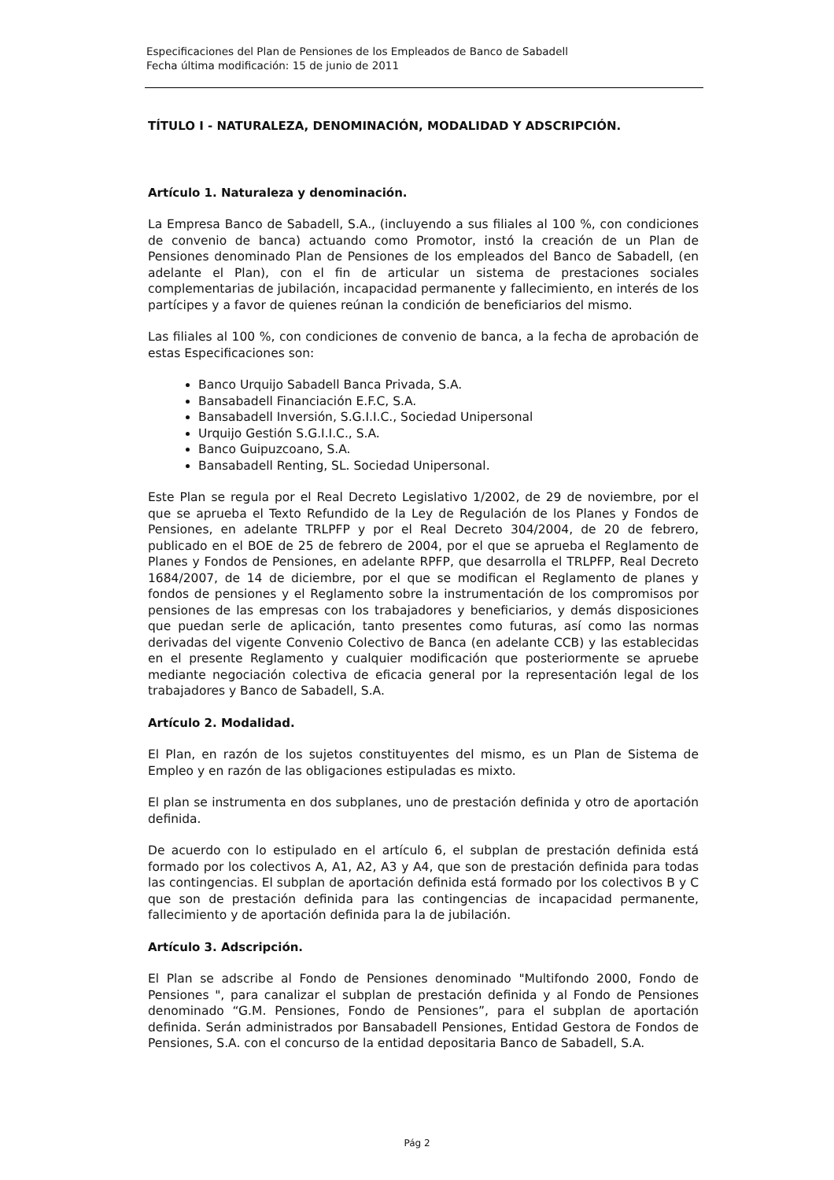Especificaciones del Plan de Pensiones de los Empleados de Banco de Sabadell
Fecha última modificación: 15 de junio de 2011
TÍTULO I - NATURALEZA, DENOMINACIÓN, MODALIDAD Y ADSCRIPCIÓN.
Artículo 1. Naturaleza y denominación.
La Empresa Banco de Sabadell, S.A., (incluyendo a sus filiales al 100 %, con condiciones de convenio de banca) actuando como Promotor, instó la creación de un Plan de Pensiones denominado Plan de Pensiones de los empleados del Banco de Sabadell, (en adelante el Plan), con el fin de articular un sistema de prestaciones sociales complementarias de jubilación, incapacidad permanente y fallecimiento, en interés de los partícipes y a favor de quienes reúnan la condición de beneficiarios del mismo.
Las filiales al 100 %, con condiciones de convenio de banca, a la fecha de aprobación de estas Especificaciones son:
Banco Urquijo Sabadell Banca Privada, S.A.
Bansabadell Financiación E.F.C, S.A.
Bansabadell Inversión, S.G.I.I.C., Sociedad Unipersonal
Urquijo Gestión S.G.I.I.C., S.A.
Banco Guipuzcoano, S.A.
Bansabadell Renting, SL. Sociedad Unipersonal.
Este Plan se regula por el Real Decreto Legislativo 1/2002, de 29 de noviembre, por el que se aprueba el Texto Refundido de la Ley de Regulación de los Planes y Fondos de Pensiones, en adelante TRLPFP y por el Real Decreto 304/2004, de 20 de febrero, publicado en el BOE de 25 de febrero de 2004, por el que se aprueba el Reglamento de Planes y Fondos de Pensiones, en adelante RPFP, que desarrolla el TRLPFP, Real Decreto 1684/2007, de 14 de diciembre, por el que se modifican el Reglamento de planes y fondos de pensiones y el Reglamento sobre la instrumentación de los compromisos por pensiones de las empresas con los trabajadores y beneficiarios, y demás disposiciones que puedan serle de aplicación, tanto presentes como futuras, así como las normas derivadas del vigente Convenio Colectivo de Banca (en adelante CCB) y las establecidas en el presente Reglamento y cualquier modificación que posteriormente se apruebe mediante negociación colectiva de eficacia general por la representación legal de los trabajadores y Banco de Sabadell, S.A.
Artículo 2. Modalidad.
El Plan, en razón de los sujetos constituyentes del mismo, es un Plan de Sistema de Empleo y en razón de las obligaciones estipuladas es mixto.
El plan se instrumenta en dos subplanes, uno de prestación definida y otro de aportación definida.
De acuerdo con lo estipulado en el artículo 6, el subplan de prestación definida está formado por los colectivos A, A1, A2, A3 y A4, que son de prestación definida para todas las contingencias. El subplan de aportación definida está formado por los colectivos B y C que son de prestación definida para las contingencias de incapacidad permanente, fallecimiento y de aportación definida para la de jubilación.
Artículo 3. Adscripción.
El Plan se adscribe al Fondo de Pensiones denominado "Multifondo 2000, Fondo de Pensiones ", para canalizar el subplan de prestación definida y al Fondo de Pensiones denominado “G.M. Pensiones, Fondo de Pensiones”, para el subplan de aportación definida. Serán administrados por Bansabadell Pensiones, Entidad Gestora de Fondos de Pensiones, S.A. con el concurso de la entidad depositaria Banco de Sabadell, S.A.
Pág 2